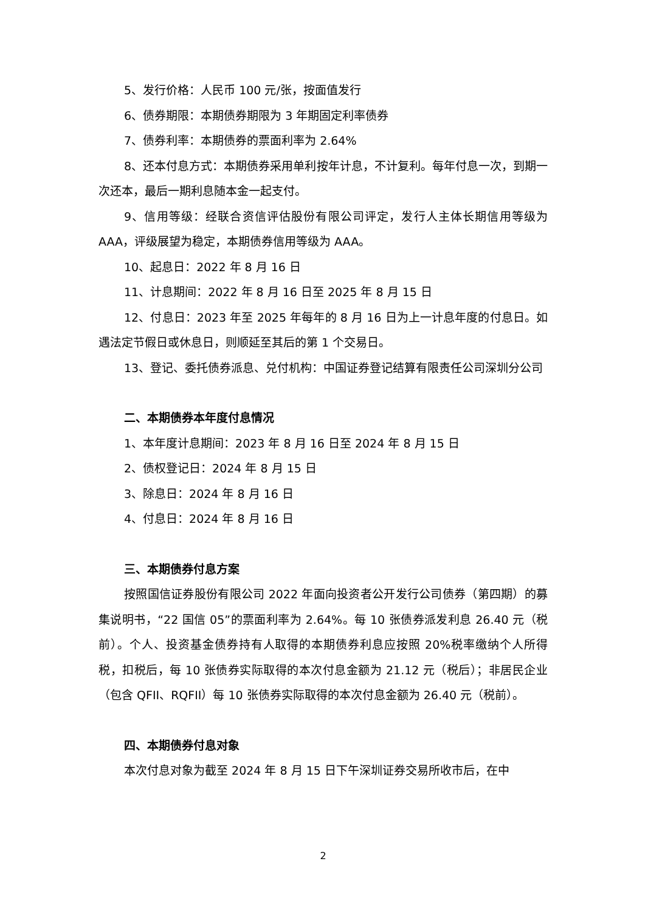5、发行价格：人民币 100 元/张，按面值发行
6、债券期限：本期债券期限为 3 年期固定利率债券
7、债券利率：本期债券的票面利率为 2.64%
8、还本付息方式：本期债券采用单利按年计息，不计复利。每年付息一次，到期一次还本，最后一期利息随本金一起支付。
9、信用等级：经联合资信评估股份有限公司评定，发行人主体长期信用等级为 AAA，评级展望为稳定，本期债券信用等级为 AAA。
10、起息日：2022 年 8 月 16 日
11、计息期间：2022 年 8 月 16 日至 2025 年 8 月 15 日
12、付息日：2023 年至 2025 年每年的 8 月 16 日为上一计息年度的付息日。如遇法定节假日或休息日，则顺延至其后的第 1 个交易日。
13、登记、委托债券派息、兑付机构：中国证券登记结算有限责任公司深圳分公司
二、本期债券本年度付息情况
1、本年度计息期间：2023 年 8 月 16 日至 2024 年 8 月 15 日
2、债权登记日：2024 年 8 月 15 日
3、除息日：2024 年 8 月 16 日
4、付息日：2024 年 8 月 16 日
三、本期债券付息方案
按照国信证券股份有限公司 2022 年面向投资者公开发行公司债券（第四期）的募集说明书，“22 国信 05”的票面利率为 2.64%。每 10 张债券派发利息 26.40 元（税前）。个人、投资基金债券持有人取得的本期债券利息应按照 20%税率缴纳个人所得税，扣税后，每 10 张债券实际取得的本次付息金额为 21.12 元（税后）；非居民企业（包含 QFII、RQFII）每 10 张债券实际取得的本次付息金额为 26.40 元（税前）。
四、本期债券付息对象
本次付息对象为截至 2024 年 8 月 15 日下午深圳证券交易所收市后，在中
2